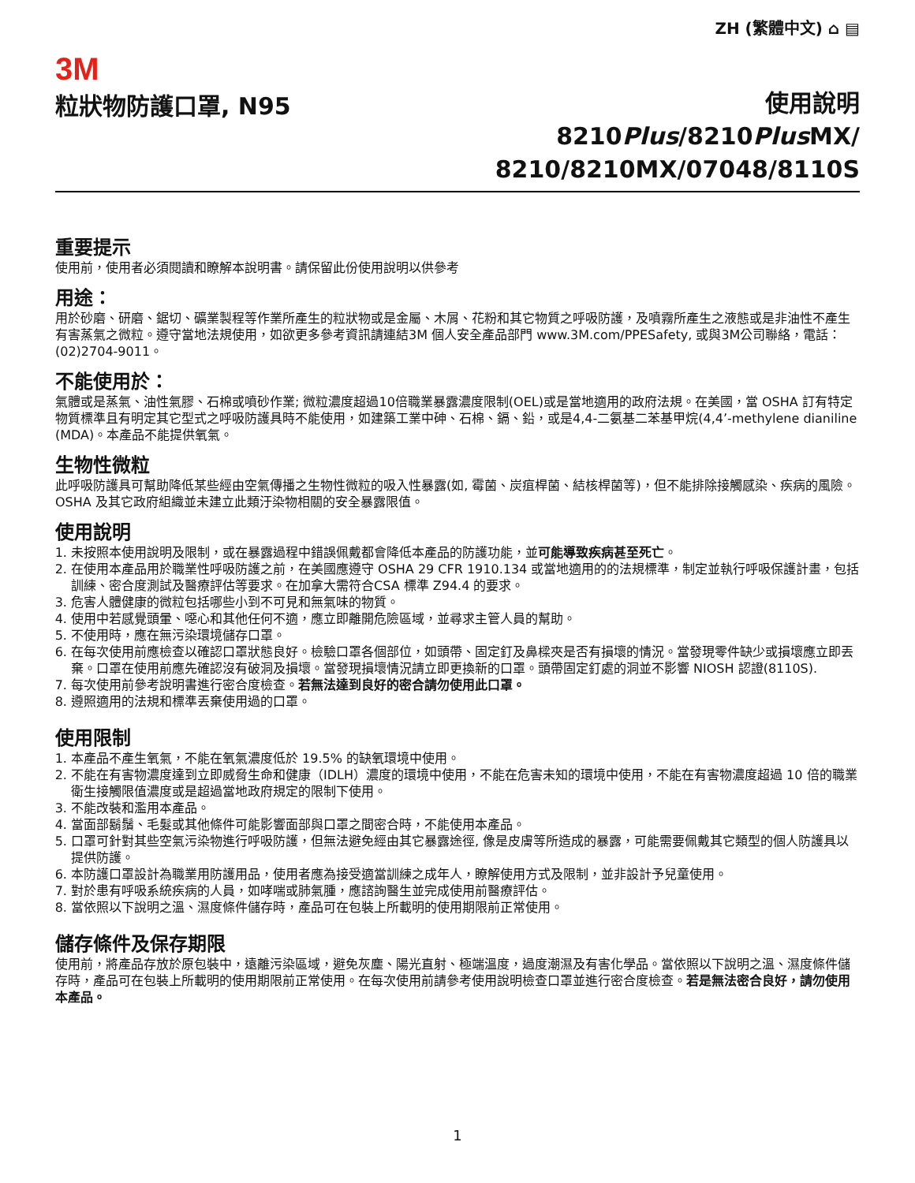ZH (繁體中文) ⌂ ▤
3M
粒狀物防護口罩, N95
使用說明
8210Plus/8210Plus MX/
8210/8210MX/07048/8110S
重要提示
使用前，使用者必須閱讀和瞭解本說明書。請保留此份使用說明以供參考
用途：
用於砂磨、研磨、鋸切、礦業製程等作業所產生的粒狀物或是金屬、木屑、花粉和其它物質之呼吸防護，及噴霧所產生之液態或是非油性不產生有害蒸氣之微粒。遵守當地法規使用，如欲更多參考資訊請連結3M 個人安全產品部門 www.3M.com/PPESafety, 或與3M公司聯絡，電話：(02)2704-9011。
不能使用於：
氣體或是蒸氣、油性氣膠、石棉或噴砂作業; 微粒濃度超過10倍職業暴露濃度限制(OEL)或是當地適用的政府法規。在美國，當 OSHA 訂有特定物質標準且有明定其它型式之呼吸防護具時不能使用，如建築工業中砷、石棉、鎘、鉛，或是4,4-二氨基二苯基甲烷(4,4’-methylene dianiline (MDA)。本產品不能提供氧氣。
生物性微粒
此呼吸防護具可幫助降低某些經由空氣傳播之生物性微粒的吸入性暴露(如, 霉菌、炭疽桿菌、結核桿菌等)，但不能排除接觸感染、疾病的風險。OSHA 及其它政府組織並未建立此類汙染物相關的安全暴露限值。
使用說明
1. 未按照本使用說明及限制，或在暴露過程中錯誤佩戴都會降低本產品的防護功能，並可能導致疾病甚至死亡。
2. 在使用本產品用於職業性呼吸防護之前，在美國應遵守 OSHA 29 CFR 1910.134 或當地適用的的法規標準，制定並執行呼吸保護計畫，包括訓練、密合度測試及醫療評估等要求。在加拿大需符合CSA 標準 Z94.4 的要求。
3. 危害人體健康的微粒包括哪些小到不可見和無氣味的物質。
4. 使用中若感覺頭暈、噁心和其他任何不適，應立即離開危險區域，並尋求主管人員的幫助。
5. 不使用時，應在無污染環境儲存口罩。
6. 在每次使用前應檢查以確認口罩狀態良好。檢驗口罩各個部位，如頭帶、固定釘及鼻樑夾是否有損壞的情況。當發現零件缺少或損壞應立即丟棄。口罩在使用前應先確認沒有破洞及損壞。當發現損壞情況請立即更換新的口罩。頭帶固定釘處的洞並不影響 NIOSH 認證(8110S).
7. 每次使用前參考說明書進行密合度檢查。若無法達到良好的密合請勿使用此口罩。
8. 遵照適用的法規和標準丟棄使用過的口罩。
使用限制
1. 本產品不產生氧氣，不能在氧氣濃度低於 19.5% 的缺氧環境中使用。
2. 不能在有害物濃度達到立即威脅生命和健康（IDLH）濃度的環境中使用，不能在危害未知的環境中使用，不能在有害物濃度超過 10 倍的職業衛生接觸限值濃度或是超過當地政府規定的限制下使用。
3. 不能改裝和濫用本產品。
4. 當面部鬍鬚、毛髮或其他條件可能影響面部與口罩之間密合時，不能使用本產品。
5. 口罩可針對其些空氣污染物進行呼吸防護，但無法避免經由其它暴露途徑, 像是皮膚等所造成的暴露，可能需要佩戴其它類型的個人防護具以提供防護。
6. 本防護口罩設計為職業用防護用品，使用者應為接受適當訓練之成年人，瞭解使用方式及限制，並非設計予兒童使用。
7. 對於患有呼吸系統疾病的人員，如哮喘或肺氣腫，應諮詢醫生並完成使用前醫療評估。
8. 當依照以下說明之溫、濕度條件儲存時，產品可在包裝上所載明的使用期限前正常使用。
儲存條件及保存期限
使用前，將產品存放於原包裝中，遠離污染區域，避免灰塵、陽光直射、極端溫度，過度潮濕及有害化學品。當依照以下說明之溫、濕度條件儲存時，產品可在包裝上所載明的使用期限前正常使用。在每次使用前請參考使用說明檢查口罩並進行密合度檢查。若是無法密合良好，請勿使用本產品。
1